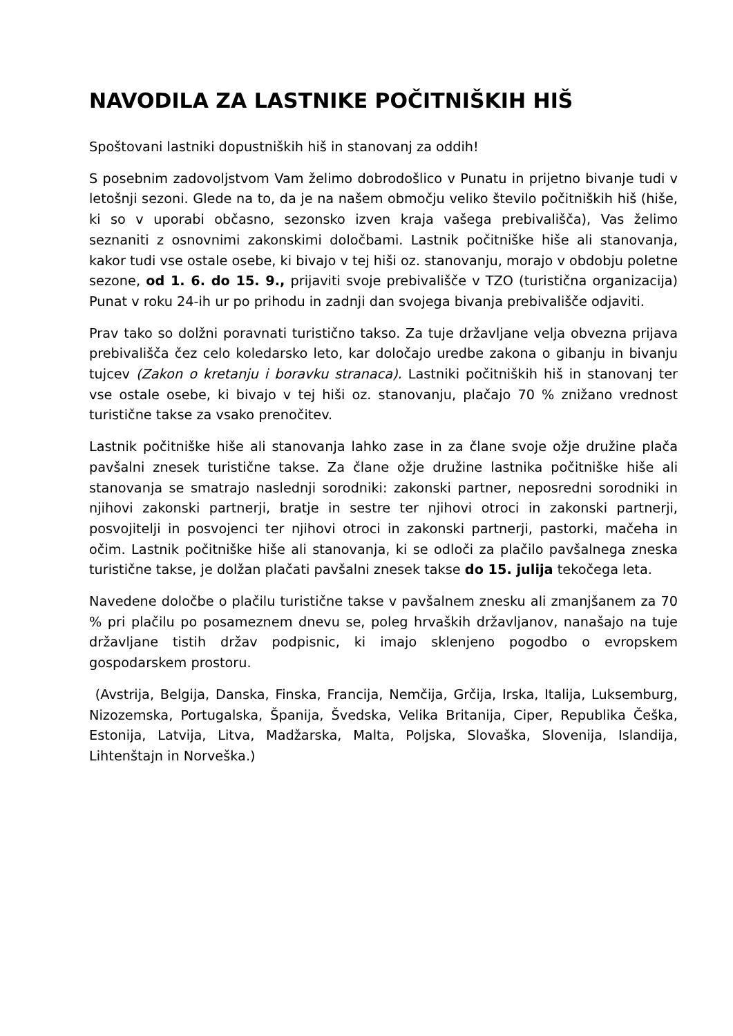NAVODILA ZA LASTNIKE POČITNIŠKIH HIŠ
Spoštovani lastniki dopustniških hiš in stanovanj za oddih!
S posebnim zadovoljstvom Vam želimo dobrodošlico v Punatu in prijetno bivanje tudi v letošnji sezoni. Glede na to, da je na našem območju veliko število počitniških hiš (hiše, ki so v uporabi občasno, sezonsko izven kraja vašega prebivališča), Vas želimo seznaniti z osnovnimi zakonskimi določbami. Lastnik počitniške hiše ali stanovanja, kakor tudi vse ostale osebe, ki bivajo v tej hiši oz. stanovanju, morajo v obdobju poletne sezone, od 1. 6. do 15. 9., prijaviti svoje prebivališče v TZO (turistična organizacija) Punat v roku 24-ih ur po prihodu in zadnji dan svojega bivanja prebivališče odjaviti.
Prav tako so dolžni poravnati turistično takso. Za tuje državljane velja obvezna prijava prebivališča čez celo koledarsko leto, kar določajo uredbe zakona o gibanju in bivanju tujcev (Zakon o kretanju i boravku stranaca). Lastniki počitniških hiš in stanovanj ter vse ostale osebe, ki bivajo v tej hiši oz. stanovanju, plačajo 70 % znižano vrednost turistične takse za vsako prenočitev.
Lastnik počitniške hiše ali stanovanja lahko zase in za člane svoje ožje družine plača pavšalni znesek turistične takse. Za člane ožje družine lastnika počitniške hiše ali stanovanja se smatrajo naslednji sorodniki: zakonski partner, neposredni sorodniki in njihovi zakonski partnerji, bratje in sestre ter njihovi otroci in zakonski partnerji, posvojitelji in posvojenci ter njihovi otroci in zakonski partnerji, pastorki, mačeha in očim. Lastnik počitniške hiše ali stanovanja, ki se odloči za plačilo pavšalnega zneska turistične takse, je dolžan plačati pavšalni znesek takse do 15. julija tekočega leta.
Navedene določbe o plačilu turistične takse v pavšalnem znesku ali zmanjšanem za 70 % pri plačilu po posameznem dnevu se, poleg hrvaških državljanov, nanašajo na tuje državljane tistih držav podpisnic, ki imajo sklenjeno pogodbo o evropskem gospodarskem prostoru.
(Avstrija, Belgija, Danska, Finska, Francija, Nemčija, Grčija, Irska, Italija, Luksemburg, Nizozemska, Portugalska, Španija, Švedska, Velika Britanija, Ciper, Republika Češka, Estonija, Latvija, Litva, Madžarska, Malta, Poljska, Slovaška, Slovenija, Islandija, Lihtenštajn in Norveška.)